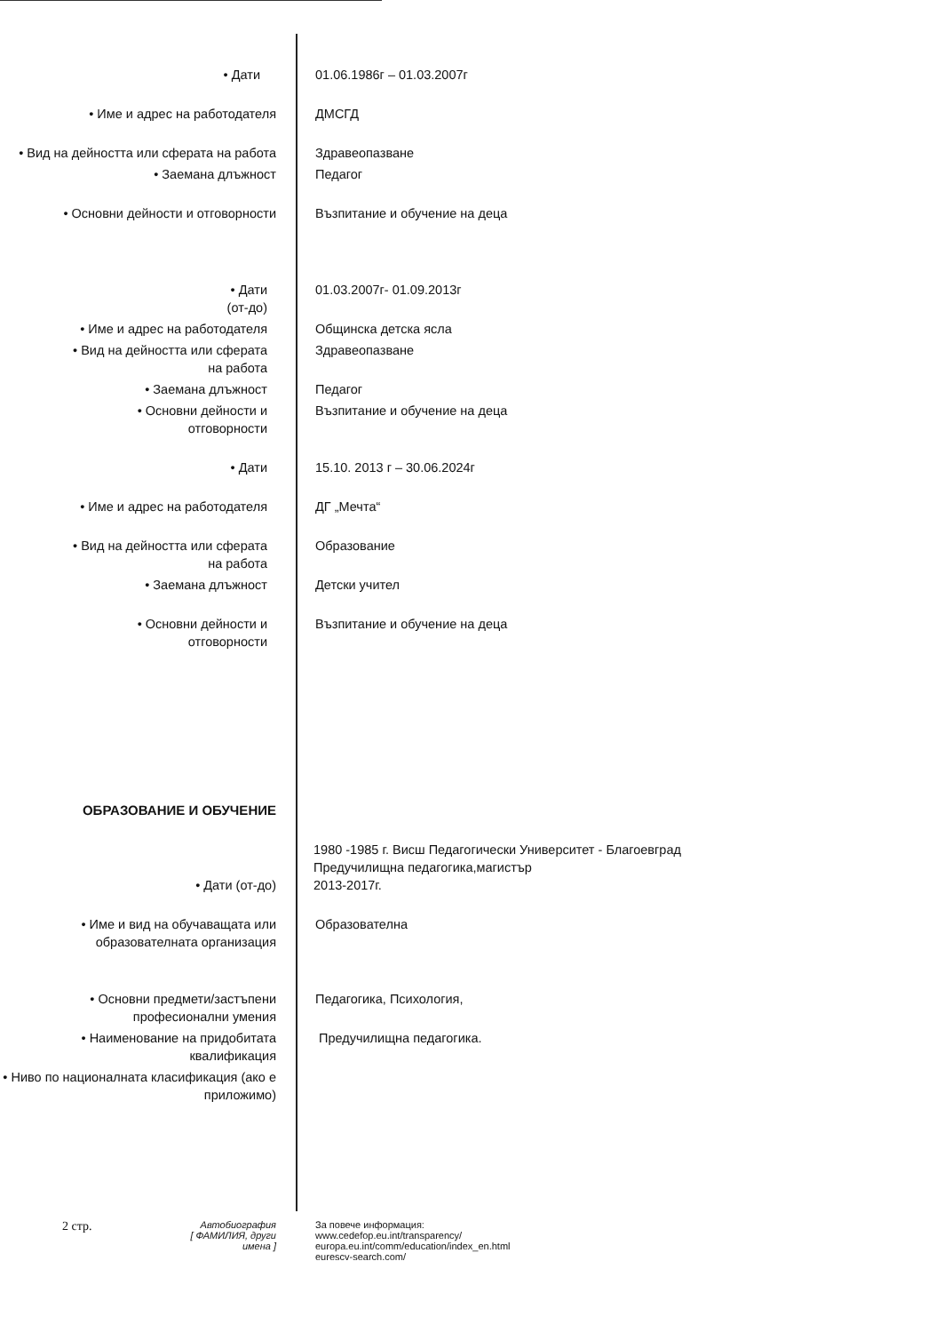• Дати 01.06.1986г – 01.03.2007г
• Име и адрес на работодателя ДМСГД
• Вид на дейността или сферата на работа
Здравеопазване
• Заемана длъжност Педагог
• Основни дейности и отговорности Възпитание и обучение на деца
• Дати
(от-до)
01.03.2007г- 01.09.2013г
• Име и адрес на работодателя Общинска детска ясла
• Вид на дейността или сферата
на работа
Здравеопазване
• Заемана длъжност Педагог
• Основни дейности и
отговорности
Възпитание и обучение на деца
• Дати 15.10. 2013 г – 30.06.2024г
• Име и адрес на работодателя ДГ „Мечта“
• Вид на дейността или сферата
на работа
Образование
• Заемана длъжност Детски учител
• Основни дейности и
отговорности
Възпитание и обучение на деца
ОБРАЗОВАНИЕ И ОБУЧЕНИЕ
• Дати (от-до)
1980 -1985 г. Висш Педагогически Университет - Благоевград
Предучилищна педагогика,магистър
2013-2017г.
• Име и вид на обучаващата или образователната организация
Образователна
• Основни предмети/застъпени професионални умения
Педагогика, Психология,
• Наименование на придобитата квалификация
Предучилищна педагогика.
• Ниво по националната класификация (ако е приложимо)
2 стр.
Автобиография
[ ФАМИЛИЯ, други имена ]
За повече информация:
www.cedefop.eu.int/transparency/
europa.eu.int/comm/education/index_en.html
eurescv-search.com/